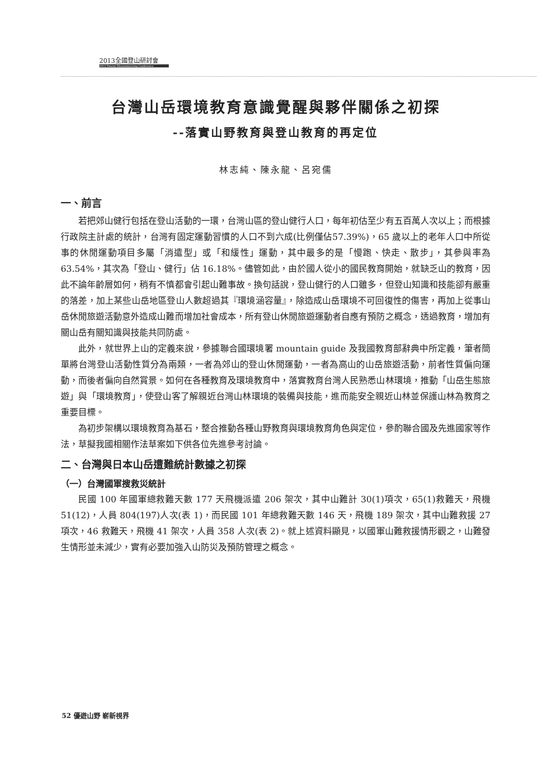2013全國登山研討會
2013 Taiwan Mountaineering Conference
台灣山岳環境教育意識覺醒與夥伴關係之初探
--落實山野教育與登山教育的再定位
林志純、陳永龍、呂宛儒
一、前言
若把郊山健行包括在登山活動的一環，台灣山區的登山健行人口，每年初估至少有五百萬人次以上；而根據行政院主計處的統計，台灣有固定運動習慣的人口不到六成(比例僅佔57.39%)，65 歲以上的老年人口中所從事的休閒運動項目多屬「消遣型」或「和緩性」運動，其中最多的是「慢跑、快走、散步」，其參與率為 63.54%，其次為「登山、健行」佔 16.18%。儘管如此，由於國人從小的國民教育開始，就缺乏山的教育，因此不論年齡層如何，稍有不慎都會引起山難事故。換句話說，登山健行的人口雖多，但登山知識和技能卻有嚴重的落差，加上某些山岳地區登山人數超過其『環境涵容量』，除造成山岳環境不可回復性的傷害，再加上從事山岳休閒旅遊活動意外造成山難而增加社會成本，所有登山休閒旅遊運動者自應有預防之概念，透過教育，增加有關山岳有關知識與技能共同防處。
此外，就世界上山的定義來說，參據聯合國環境署 mountain guide 及我國教育部辭典中所定義，筆者簡單將台灣登山活動性質分為兩類，一者為郊山的登山休閒運動，一者為高山的山岳旅遊活動，前者性質偏向運動，而後者偏向自然賞景。如何在各種教育及環境教育中，落實教育台灣人民熟悉山林環境，推動「山岳生態旅遊」與「環境教育」，使登山客了解親近台灣山林環境的裝備與技能，進而能安全親近山林並保護山林為教育之重要目標。
為初步架構以環境教育為基石，整合推動各種山野教育與環境教育角色與定位，參酌聯合國及先進國家等作法，草擬我國相關作法草案如下供各位先進參考討論。
二、台灣與日本山岳遭難統計數據之初探
（一）台灣國軍搜救災統計
民國 100 年國軍總救難天數 177 天飛機派遣 206 架次，其中山難計 30(1)項次，65(1)救難天，飛機 51(12)，人員 804(197)人次(表 1)，而民國 101 年總救難天數 146 天，飛機 189 架次，其中山難救援 27 項次，46 救難天，飛機 41 架次，人員 358 人次(表 2)。就上述資料顯見，以國軍山難救援情形觀之，山難發生情形並未減少，實有必要加強入山防災及預防管理之概念。
52 優遊山野 嶄新視界